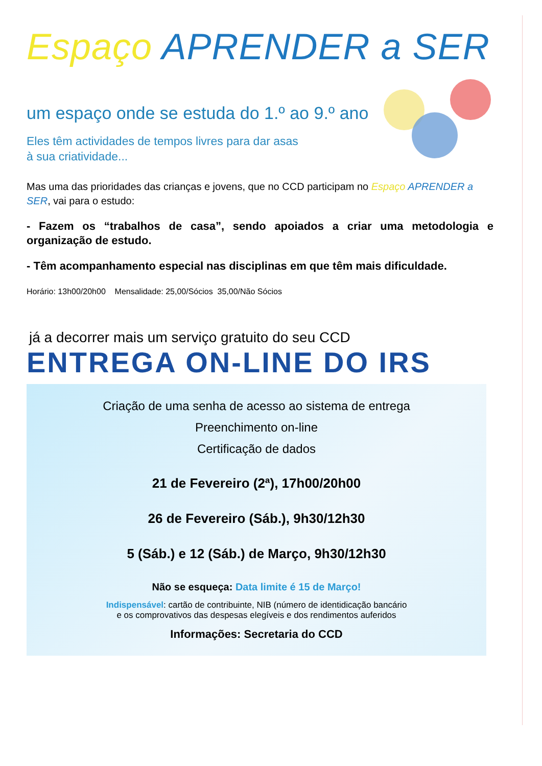Espaço APRENDER a SER
um espaço onde se estuda do 1.º ao 9.º ano
Eles têm actividades de tempos livres para dar asas
à sua criatividade...
Mas uma das prioridades das crianças e jovens, que no CCD participam no Espaço APRENDER a SER, vai para o estudo:
- Fazem os “trabalhos de casa”, sendo apoiados a criar uma metodologia e organização de estudo.
- Têm acompanhamento especial nas disciplinas em que têm mais dificuldade.
Horário: 13h00/20h00 Mensalidade: 25,00/Sócios 35,00/Não Sócios
já a decorrer mais um serviço gratuito do seu CCD
ENTREGA ON-LINE DO IRS
Criação de uma senha de acesso ao sistema de entrega
Preenchimento on-line
Certificação de dados
21 de Fevereiro (2ª), 17h00/20h00
26 de Fevereiro (Sáb.), 9h30/12h30
5 (Sáb.) e 12 (Sáb.) de Março, 9h30/12h30
Não se esqueça: Data limite é 15 de Março!
Indispensável: cartão de contribuinte, NIB (número de identidicação bancário
e os comprovativos das despesas elegíveis e dos rendimentos auferidos
Informações: Secretaria do CCD